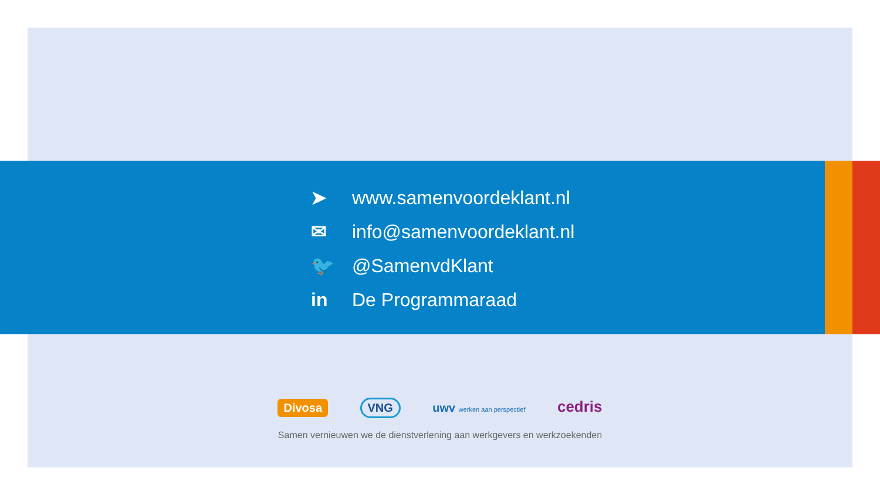➤ www.samenvoordeklant.nl
✉ info@samenvoordeklant.nl
🐦 @SamenvdKlant
in De Programmaraad
Divosa VNG uwv werken aan perspectief cedris
Samen vernieuwen we de dienstverlening aan werkgevers en werkzoekenden